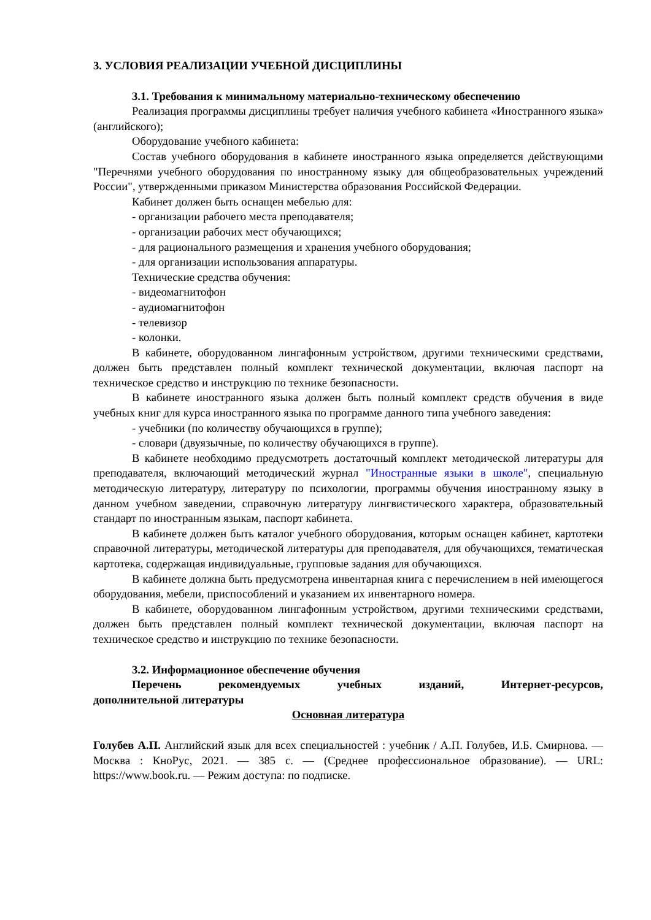3. УСЛОВИЯ РЕАЛИЗАЦИИ УЧЕБНОЙ ДИСЦИПЛИНЫ
3.1. Требования к минимальному материально-техническому обеспечению
Реализация программы дисциплины требует наличия учебного кабинета «Иностранного языка» (английского);
Оборудование учебного кабинета:
Состав учебного оборудования в кабинете иностранного языка определяется действующими "Перечнями учебного оборудования по иностранному языку для общеобразовательных учреждений России", утвержденными приказом Министерства образования Российской Федерации.
Кабинет должен быть оснащен мебелью для:
- организации рабочего места преподавателя;
- организации рабочих мест обучающихся;
- для рационального размещения и хранения учебного оборудования;
- для организации использования аппаратуры.
Технические средства обучения:
- видеомагнитофон
- аудиомагнитофон
- телевизор
- колонки.
В кабинете, оборудованном лингафонным устройством, другими техническими средствами, должен быть представлен полный комплект технической документации, включая паспорт на техническое средство и инструкцию по технике безопасности.
В кабинете иностранного языка должен быть полный комплект средств обучения в виде учебных книг для курса иностранного языка по программе данного типа учебного заведения:
- учебники (по количеству обучающихся в группе);
- словари (двуязычные, по количеству обучающихся в группе).
В кабинете необходимо предусмотреть достаточный комплект методической литературы для преподавателя, включающий методический журнал "Иностранные языки в школе", специальную методическую литературу, литературу по психологии, программы обучения иностранному языку в данном учебном заведении, справочную литературу лингвистического характера, образовательный стандарт по иностранным языкам, паспорт кабинета.
В кабинете должен быть каталог учебного оборудования, которым оснащен кабинет, картотеки справочной литературы, методической литературы для преподавателя, для обучающихся, тематическая картотека, содержащая индивидуальные, групповые задания для обучающихся.
В кабинете должна быть предусмотрена инвентарная книга с перечислением в ней имеющегося оборудования, мебели, приспособлений и указанием их инвентарного номера.
В кабинете, оборудованном лингафонным устройством, другими техническими средствами, должен быть представлен полный комплект технической документации, включая паспорт на техническое средство и инструкцию по технике безопасности.
3.2. Информационное обеспечение обучения
Перечень рекомендуемых учебных изданий, Интернет-ресурсов,
дополнительной литературы
Основная литература
Голубев А.П. Английский язык для всех специальностей : учебник / А.П. Голубев, И.Б. Смирнова. — Москва : КноРус, 2021. — 385 с. — (Среднее профессиональное образование). — URL: https://www.book.ru. — Режим доступа: по подписке.